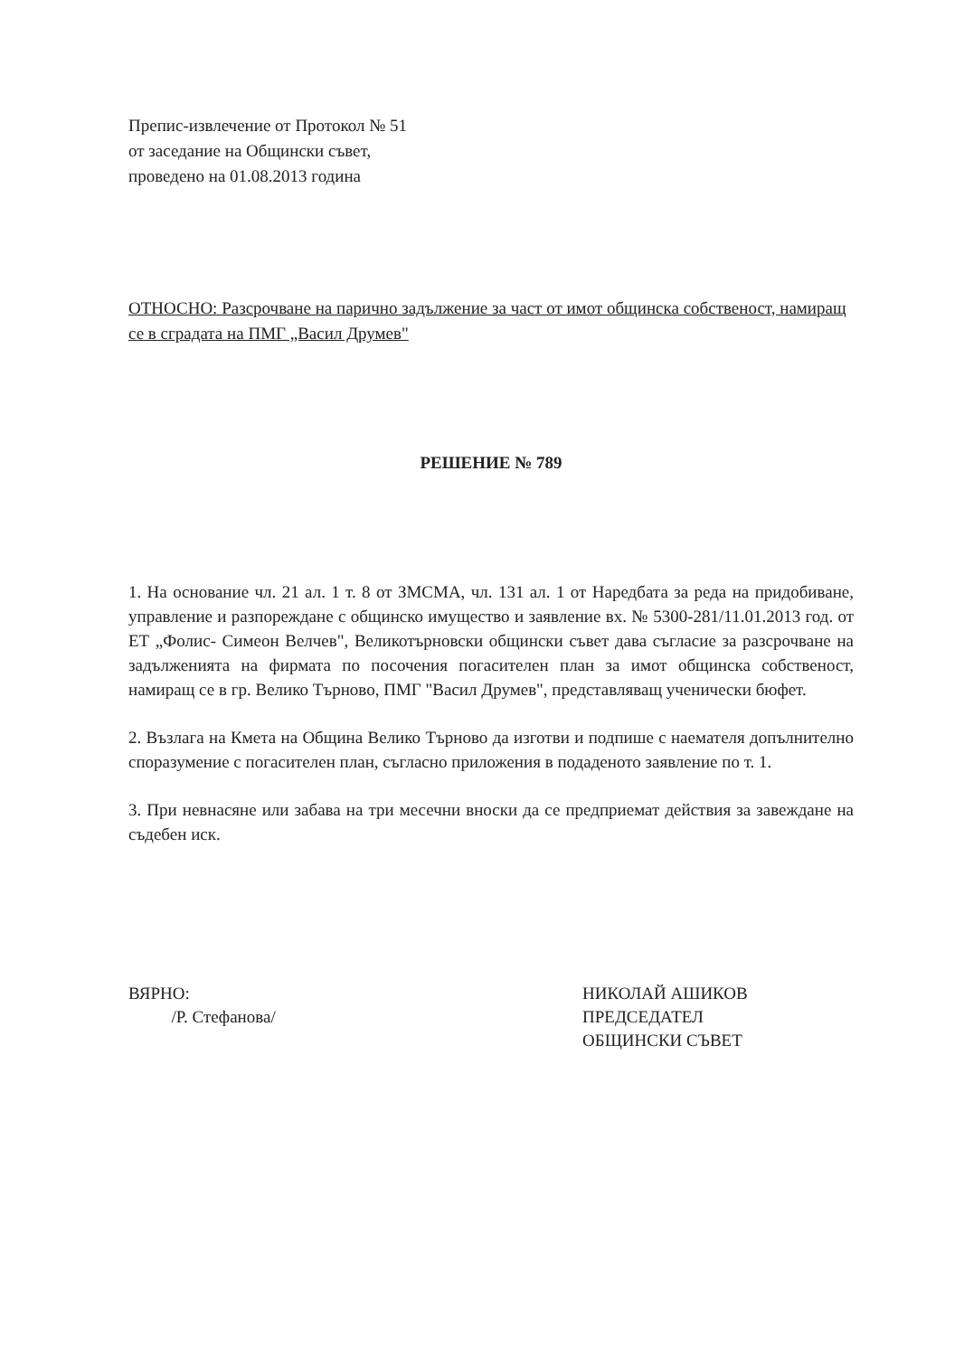Препис-извлечение от Протокол № 51
от заседание на Общински съвет,
проведено на 01.08.2013 година
ОТНОСНО: Разсрочване на парично задължение за част от имот общинска собственост, намиращ се в сградата на ПМГ „Васил Друмев"
РЕШЕНИЕ № 789
1. На основание чл. 21 ал. 1 т. 8 от ЗМСМА, чл. 131 ал. 1 от Наредбата за реда на придобиване, управление и разпореждане с общинско имущество и заявление вх. № 5300-281/11.01.2013 год. от ЕТ „Фолис- Симеон Велчев", Великотърновски общински съвет дава съгласие за разсрочване на задълженията на фирмата по посочения погасителен план за имот общинска собственост, намиращ се в гр. Велико Търново, ПМГ "Васил Друмев", представляващ ученически бюфет.
2. Възлага на Кмета на Община Велико Търново да изготви и подпише с наемателя допълнително споразумение с погасителен план, съгласно приложения в подаденото заявление по т. 1.
3. При невнасяне или забава на три месечни вноски да се предприемат действия за завеждане на съдебен иск.
ВЯРНО:
/Р. Стефанова/
НИКОЛАЙ АШИКОВ
ПРЕДСЕДАТЕЛ
ОБЩИНСКИ СЪВЕТ